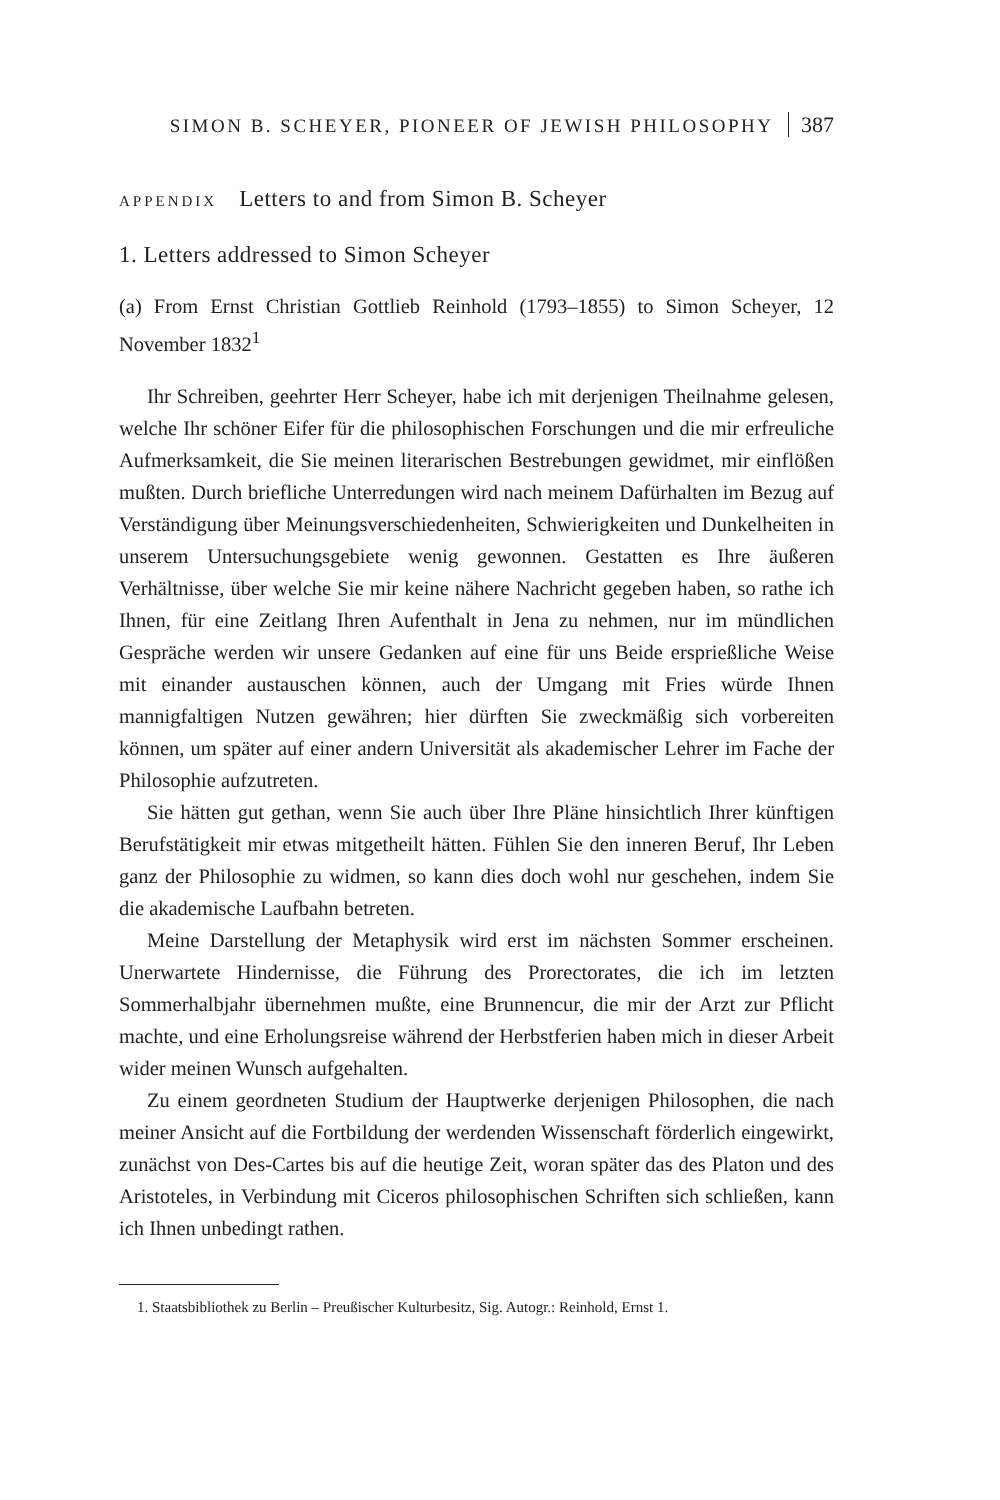SIMON B. SCHEYER, PIONEER OF JEWISH PHILOSOPHY 387
APPENDIX Letters to and from Simon B. Scheyer
1. Letters addressed to Simon Scheyer
(a) From Ernst Christian Gottlieb Reinhold (1793–1855) to Simon Scheyer, 12 November 1832<sup>1</sup>
Ihr Schreiben, geehrter Herr Scheyer, habe ich mit derjenigen Theilnahme gelesen, welche Ihr schöner Eifer für die philosophischen Forschungen und die mir erfreuliche Aufmerksamkeit, die Sie meinen literarischen Bestrebungen gewidmet, mir einflößen mußten. Durch briefliche Unterredungen wird nach meinem Dafürhalten im Bezug auf Verständigung über Meinungsverschiedenheiten, Schwierigkeiten und Dunkelheiten in unserem Untersuchungsgebiete wenig gewonnen. Gestatten es Ihre äußeren Verhältnisse, über welche Sie mir keine nähere Nachricht gegeben haben, so rathe ich Ihnen, für eine Zeitlang Ihren Aufenthalt in Jena zu nehmen, nur im mündlichen Gespräche werden wir unsere Gedanken auf eine für uns Beide ersprießliche Weise mit einander austauschen können, auch der Umgang mit Fries würde Ihnen mannigfaltigen Nutzen gewähren; hier dürften Sie zweckmäßig sich vorbereiten können, um später auf einer andern Universität als akademischer Lehrer im Fache der Philosophie aufzutreten.
Sie hätten gut gethan, wenn Sie auch über Ihre Pläne hinsichtlich Ihrer künftigen Berufstätigkeit mir etwas mitgetheilt hätten. Fühlen Sie den inneren Beruf, Ihr Leben ganz der Philosophie zu widmen, so kann dies doch wohl nur geschehen, indem Sie die akademische Laufbahn betreten.
Meine Darstellung der Metaphysik wird erst im nächsten Sommer erscheinen. Unerwartete Hindernisse, die Führung des Prorectorates, die ich im letzten Sommerhalbjahr übernehmen mußte, eine Brunnencur, die mir der Arzt zur Pflicht machte, und eine Erholungsreise während der Herbstferien haben mich in dieser Arbeit wider meinen Wunsch aufgehalten.
Zu einem geordneten Studium der Hauptwerke derjenigen Philosophen, die nach meiner Ansicht auf die Fortbildung der werdenden Wissenschaft förderlich eingewirkt, zunächst von Des-Cartes bis auf die heutige Zeit, woran später das des Platon und des Aristoteles, in Verbindung mit Ciceros philosophischen Schriften sich schließen, kann ich Ihnen unbedingt rathen.
1. Staatsbibliothek zu Berlin – Preußischer Kulturbesitz, Sig. Autogr.: Reinhold, Ernst 1.